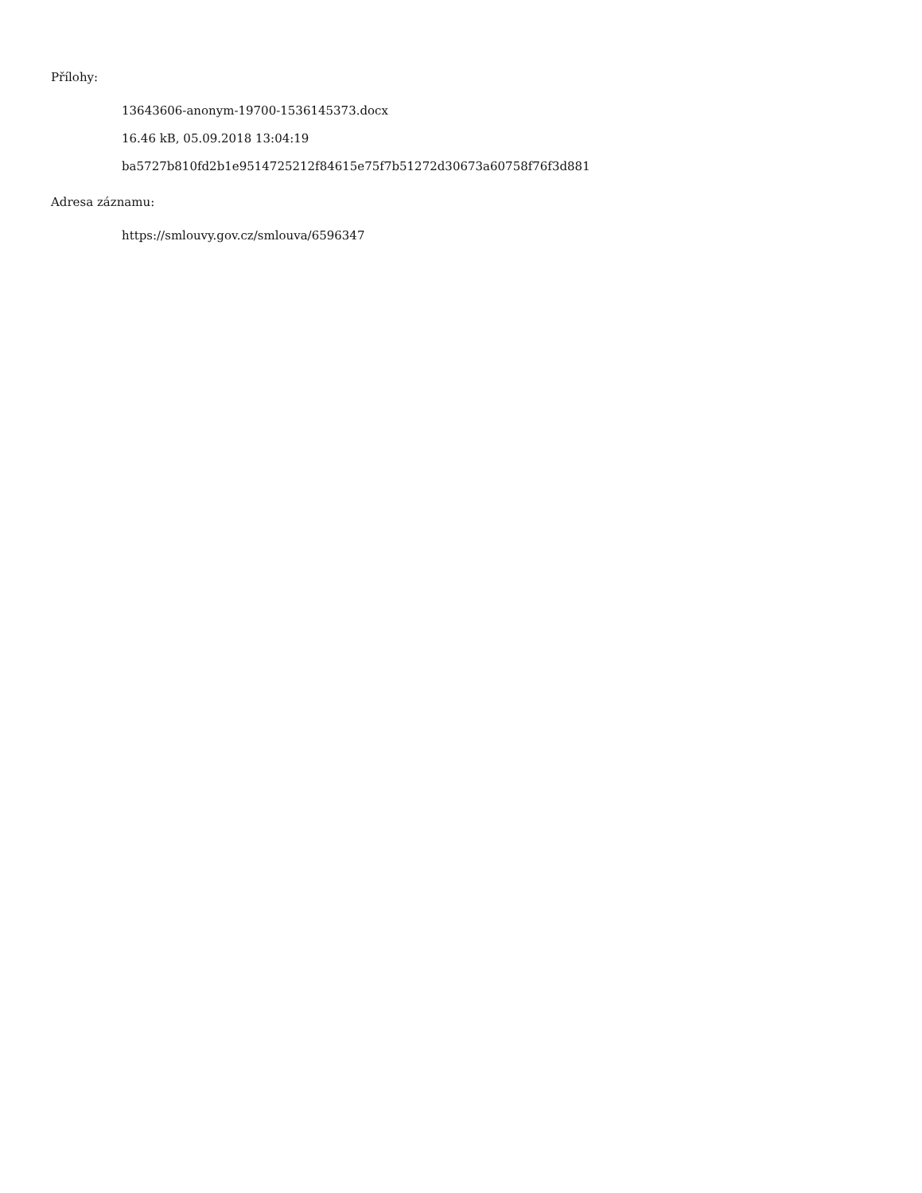Přílohy:
13643606-anonym-19700-1536145373.docx
16.46 kB, 05.09.2018 13:04:19
ba5727b810fd2b1e9514725212f84615e75f7b51272d30673a60758f76f3d881
Adresa záznamu:
https://smlouvy.gov.cz/smlouva/6596347